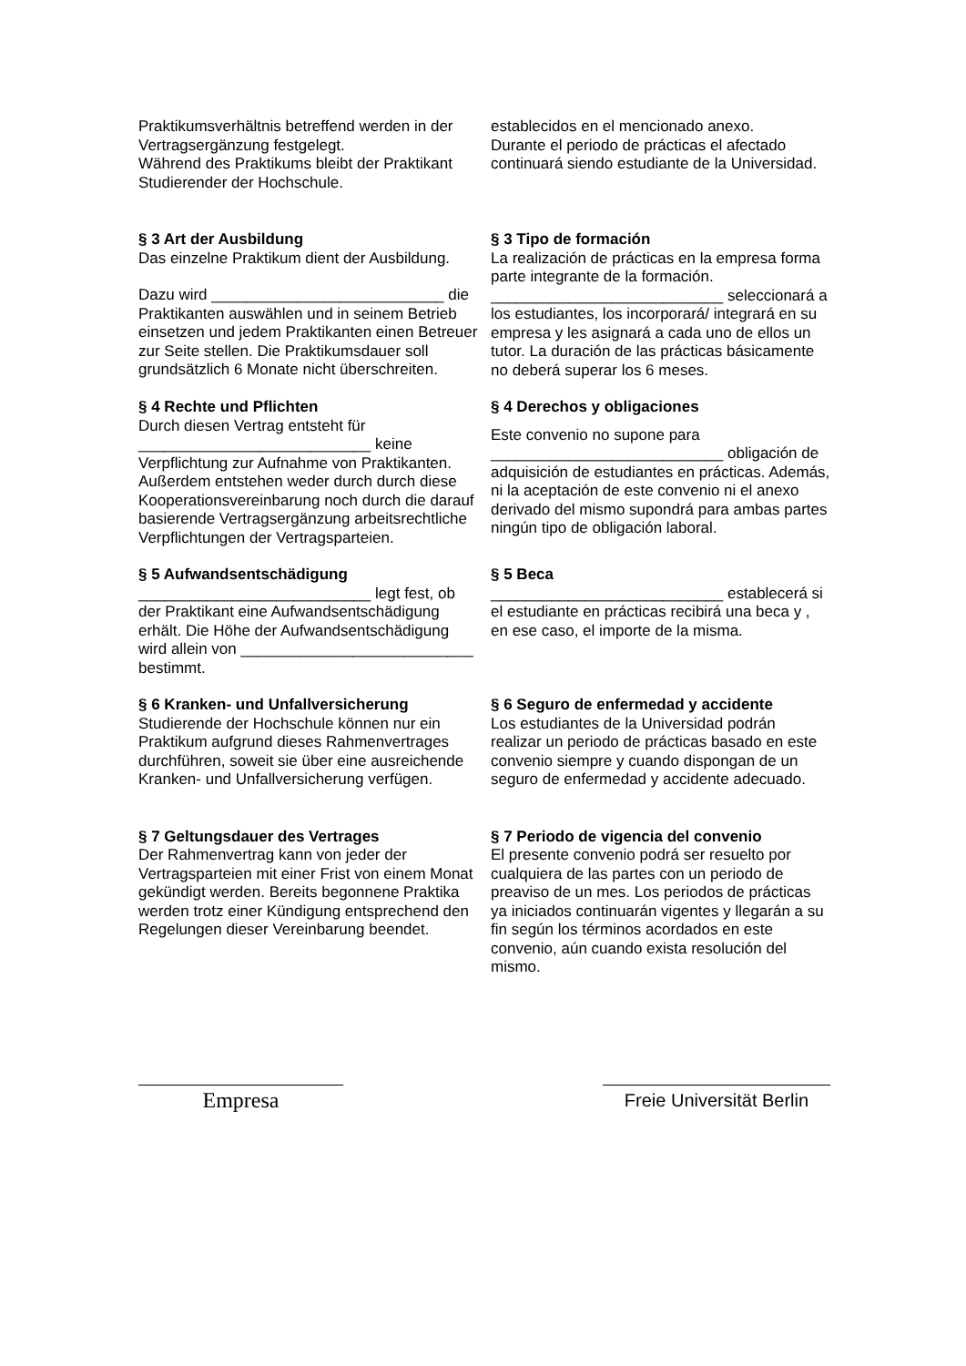Praktikumsverhältnis betreffend werden in der Vertragsergänzung festgelegt.
Während des Praktikums bleibt der Praktikant Studierender der Hochschule.
establecidos en el mencionado anexo.
Durante el periodo de prácticas el afectado continuará siendo estudiante de la Universidad.
§ 3 Art der Ausbildung
Das einzelne Praktikum dient der Ausbildung.
Dazu wird ___________________________ die Praktikanten auswählen und in seinem Betrieb einsetzen und jedem Praktikanten einen Betreuer zur Seite stellen. Die Praktikumsdauer soll grundsätzlich 6 Monate nicht überschreiten.
§ 3 Tipo de formación
La realización de prácticas en la empresa forma parte integrante de la formación. ___________________________ seleccionará a los estudiantes, los incorporará/ integrará en su empresa y les asignará a cada uno de ellos un tutor. La duración de las prácticas básicamente no deberá superar los 6 meses.
§ 4 Rechte und Pflichten
Durch diesen Vertrag entsteht für ___________________________ keine Verpflichtung zur Aufnahme von Praktikanten. Außerdem entstehen weder durch durch diese Kooperationsvereinbarung noch durch die darauf basierende Vertragsergänzung arbeitsrechtliche Verpflichtungen der Vertragsparteien.
§ 4 Derechos y obligaciones
Este convenio no supone para ___________________________ obligación de adquisición de estudiantes en prácticas. Además, ni la aceptación de este convenio ni el anexo derivado del mismo supondrá para ambas partes ningún tipo de obligación laboral.
§ 5 Aufwandsentschädigung
___________________________ legt fest, ob der Praktikant eine Aufwandsentschädigung erhält. Die Höhe der Aufwandsentschädigung wird allein von ___________________________ bestimmt.
§ 5 Beca
___________________________ establecerá si el estudiante en prácticas recibirá una beca y , en ese caso, el importe de la misma.
§ 6 Kranken- und Unfallversicherung
Studierende der Hochschule können nur ein Praktikum aufgrund dieses Rahmenvertrages durchführen, soweit sie über eine ausreichende Kranken- und Unfallversicherung verfügen.
§ 6 Seguro de enfermedad y accidente
Los estudiantes de la Universidad podrán realizar un periodo de prácticas basado en este convenio siempre y cuando dispongan de un seguro de enfermedad y accidente adecuado.
§ 7 Geltungsdauer des Vertrages
Der Rahmenvertrag kann von jeder der Vertragsparteien mit einer Frist von einem Monat gekündigt werden. Bereits begonnene Praktika werden trotz einer Kündigung entsprechend den Regelungen dieser Vereinbarung beendet.
§ 7 Periodo de vigencia del convenio
El presente convenio podrá ser resuelto por cualquiera de las partes con un periodo de preaviso de un mes. Los periodos de prácticas ya iniciados continuarán vigentes y llegarán a su fin según los términos acordados en este convenio, aún cuando exista resolución del mismo.
Empresa
Freie Universität Berlin